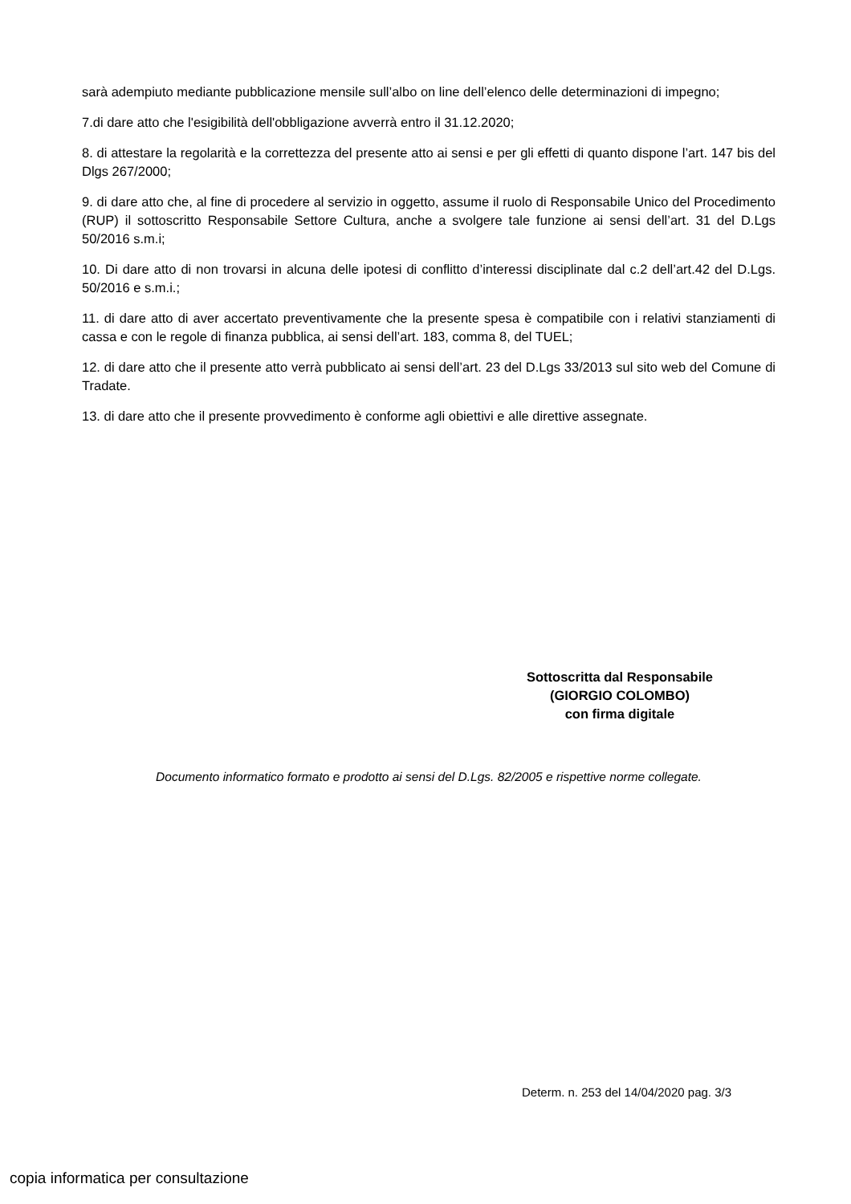sarà adempiuto mediante pubblicazione mensile sull’albo on line dell’elenco delle determinazioni di impegno;
7.di dare atto che l'esigibilità dell'obbligazione avverrà entro il 31.12.2020;
8. di attestare la regolarità e la correttezza del presente atto ai sensi e per gli effetti di quanto dispone l’art. 147 bis del Dlgs 267/2000;
9. di dare atto che, al fine di procedere al servizio in oggetto, assume il ruolo di Responsabile Unico del Procedimento (RUP) il sottoscritto Responsabile Settore Cultura, anche a svolgere tale funzione ai sensi dell’art. 31 del D.Lgs 50/2016 s.m.i;
10. Di dare atto di non trovarsi in alcuna delle ipotesi di conflitto d’interessi disciplinate dal c.2 dell’art.42 del D.Lgs. 50/2016 e s.m.i.;
11. di dare atto di aver accertato preventivamente che la presente spesa è compatibile con i relativi stanziamenti di cassa e con le regole di finanza pubblica, ai sensi dell’art. 183, comma 8, del TUEL;
12. di dare atto che il presente atto verrà pubblicato ai sensi dell’art. 23 del D.Lgs 33/2013 sul sito web del Comune di Tradate.
13. di dare atto che il presente provvedimento è conforme agli obiettivi e alle direttive assegnate.
Sottoscritta dal Responsabile
(GIORGIO COLOMBO)
con firma digitale
Documento informatico formato e prodotto ai sensi del D.Lgs. 82/2005 e rispettive norme collegate.
Determ. n. 253 del 14/04/2020 pag. 3/3
copia informatica per consultazione